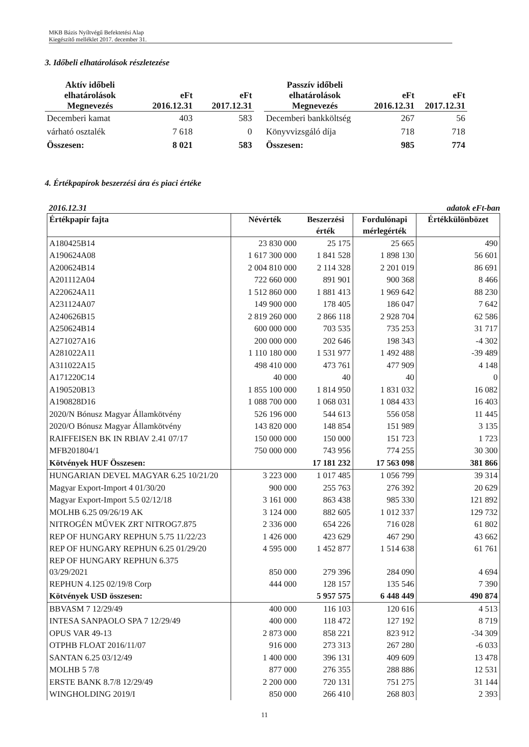MKB Bázis Nyíltvégű Befektetési Alap
Kiegészítő melléklet 2017. december 31.
3. Időbeli elhatárolások részletezése
| Aktív időbeli elhatárolások | eFt | eFt |
| --- | --- | --- |
| Megnevezés | 2016.12.31 | 2017.12.31 |
| Decemberi kamat | 403 | 583 |
| várható osztalék | 7 618 | 0 |
| Összesen: | 8 021 | 583 |
| Passzív időbeli elhatárolások | eFt | eFt |
| --- | --- | --- |
| Megnevezés | 2016.12.31 | 2017.12.31 |
| Decemberi bankköltség | 267 | 56 |
| Könyvvizsgáló díja | 718 | 718 |
| Összesen: | 985 | 774 |
4. Értékpapírok beszerzési ára és piaci értéke
2016.12.31 adatok eFt-ban
| Értékpapír fajta | Névérték | Beszerzési érték | Fordulónapi mérlegérték | Értékkülönbözet |
| --- | --- | --- | --- | --- |
| A180425B14 | 23 830 000 | 25 175 | 25 665 | 490 |
| A190624A08 | 1 617 300 000 | 1 841 528 | 1 898 130 | 56 601 |
| A200624B14 | 2 004 810 000 | 2 114 328 | 2 201 019 | 86 691 |
| A201112A04 | 722 660 000 | 891 901 | 900 368 | 8 466 |
| A220624A11 | 1 512 860 000 | 1 881 413 | 1 969 642 | 88 230 |
| A231124A07 | 149 900 000 | 178 405 | 186 047 | 7 642 |
| A240626B15 | 2 819 260 000 | 2 866 118 | 2 928 704 | 62 586 |
| A250624B14 | 600 000 000 | 703 535 | 735 253 | 31 717 |
| A271027A16 | 200 000 000 | 202 646 | 198 343 | -4 302 |
| A281022A11 | 1 110 180 000 | 1 531 977 | 1 492 488 | -39 489 |
| A311022A15 | 498 410 000 | 473 761 | 477 909 | 4 148 |
| A171220C14 | 40 000 | 40 | 40 | 0 |
| A190520B13 | 1 855 100 000 | 1 814 950 | 1 831 032 | 16 082 |
| A190828D16 | 1 088 700 000 | 1 068 031 | 1 084 433 | 16 403 |
| 2020/N Bónusz Magyar Államkötvény | 526 196 000 | 544 613 | 556 058 | 11 445 |
| 2020/O Bónusz Magyar Államkötvény | 143 820 000 | 148 854 | 151 989 | 3 135 |
| RAIFFEISEN BK IN RBIAV 2.41 07/17 | 150 000 000 | 150 000 | 151 723 | 1 723 |
| MFB201804/1 | 750 000 000 | 743 956 | 774 255 | 30 300 |
| Kötvények HUF Összesen: | | 17 181 232 | 17 563 098 | 381 866 |
| HUNGARIAN DEVEL MAGYAR 6.25 10/21/20 | 3 223 000 | 1 017 485 | 1 056 799 | 39 314 |
| Magyar Export-Import 4 01/30/20 | 900 000 | 255 763 | 276 392 | 20 629 |
| Magyar Export-Import 5.5 02/12/18 | 3 161 000 | 863 438 | 985 330 | 121 892 |
| MOLHB 6.25 09/26/19 AK | 3 124 000 | 882 605 | 1 012 337 | 129 732 |
| NITROGÉN MŰVEK ZRT NITROG7.875 | 2 336 000 | 654 226 | 716 028 | 61 802 |
| REP OF HUNGARY REPHUN 5.75 11/22/23 | 1 426 000 | 423 629 | 467 290 | 43 662 |
| REP OF HUNGARY REPHUN 6.25 01/29/20 | 4 595 000 | 1 452 877 | 1 514 638 | 61 761 |
| REP OF HUNGARY REPHUN 6.375 03/29/2021 | 850 000 | 279 396 | 284 090 | 4 694 |
| REPHUN 4.125 02/19/8 Corp | 444 000 | 128 157 | 135 546 | 7 390 |
| Kötvények USD összesen: | | 5 957 575 | 6 448 449 | 490 874 |
| BBVASM 7 12/29/49 | 400 000 | 116 103 | 120 616 | 4 513 |
| INTESA SANPAOLO SPA 7 12/29/49 | 400 000 | 118 472 | 127 192 | 8 719 |
| OPUS VAR 49-13 | 2 873 000 | 858 221 | 823 912 | -34 309 |
| OTPHB FLOAT 2016/11/07 | 916 000 | 273 313 | 267 280 | -6 033 |
| SANTAN 6.25 03/12/49 | 1 400 000 | 396 131 | 409 609 | 13 478 |
| MOLHB 5 7/8 | 877 000 | 276 355 | 288 886 | 12 531 |
| ERSTE BANK 8.7/8 12/29/49 | 2 200 000 | 720 131 | 751 275 | 31 144 |
| WINGHOLDING 2019/I | 850 000 | 266 410 | 268 803 | 2 393 |
11